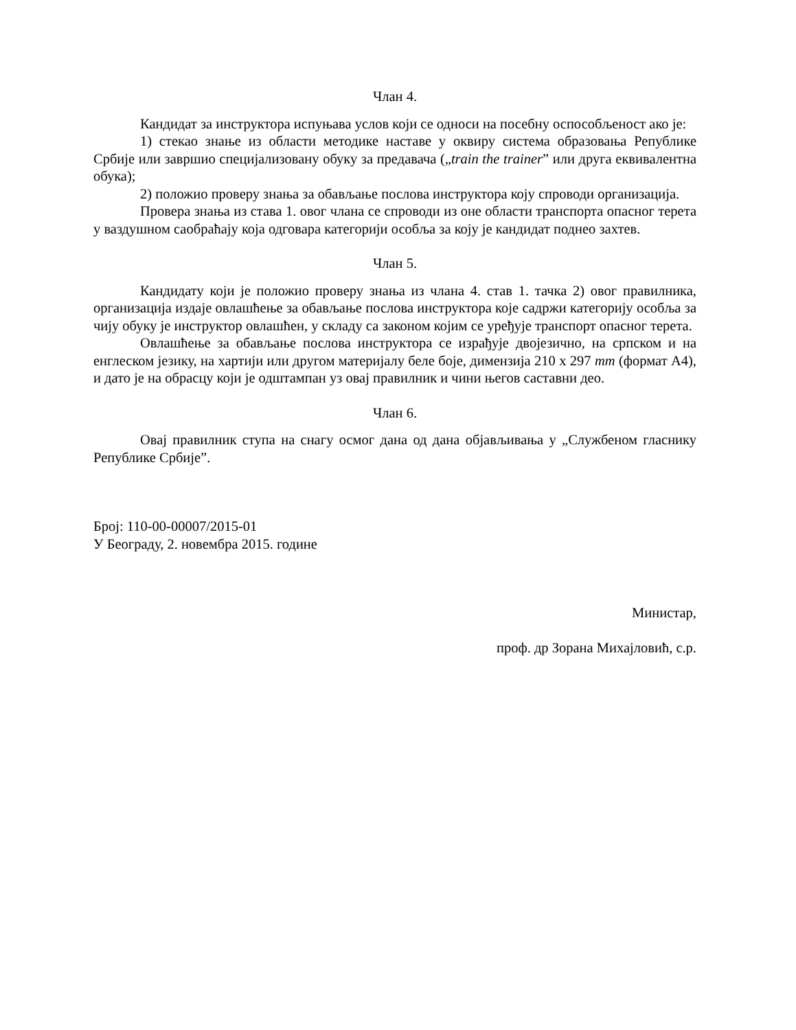Члан 4.
Кандидат за инструктора испуњава услов који се односи на посебну оспособљеност ако је:
1) стекао знање из области методике наставе у оквиру система образовања Републике Србије или завршио специјализовану обуку за предавача („train the trainer” или друга еквивалентна обука);
2) положио проверу знања за обављање послова инструктора коју спроводи организација.
Провера знања из става 1. овог члана се спроводи из оне области транспорта опасног терета у ваздушном саобраћају која одговара категорији особља за коју је кандидат поднео захтев.
Члан 5.
Кандидату који је положио проверу знања из члана 4. став 1. тачка 2) овог правилника, организација издаје овлашћење за обављање послова инструктора које садржи категорију особља за чију обуку је инструктор овлашћен, у складу са законом којим се уређује транспорт опасног терета.
Овлашћење за обављање послова инструктора се израђује двојезично, на српском и на енглеском језику, на хартији или другом материјалу беле боје, димензија 210 x 297 mm (формат А4), и дато је на обрасцу који је одштампан уз овај правилник и чини његов саставни део.
Члан 6.
Овај правилник ступа на снагу осмог дана од дана објављивања у „Службеном гласнику Републике Србије”.
Број: 110-00-00007/2015-01
У Београду, 2. новембра 2015. године
Министар,
проф. др Зорана Михајловић, с.р.